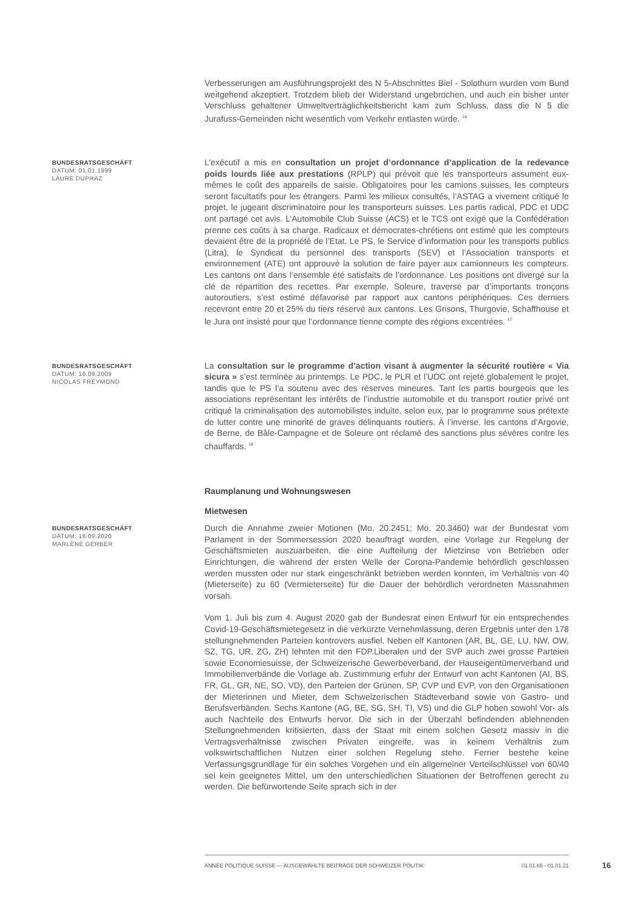Verbesserungen am Ausführungsprojekt des N 5-Abschnittes Biel - Solothurn wurden vom Bund weitgehend akzeptiert. Trotzdem blieb der Widerstand ungebrochen, und auch ein bisher unter Verschluss gehaltener Umweltverträglichkeitsbericht kam zum Schluss, dass die N 5 die Jurafuss-Gemeinden nicht wesentlich vom Verkehr entlasten würde. <sup>16</sup>
BUNDESRATSGESCHÄFT
DATUM: 01.01.1999
LAURE DUPRAZ
L’exécutif a mis en consultation un projet d’ordonnance d’application de la redevance poids lourds liée aux prestations (RPLP) qui prévoit que les transporteurs assument eux-mêmes le coût des appareils de saisie. Obligatoires pour les camions suisses, les compteurs seront facultatifs pour les étrangers. Parmi les milieux consultés, l’ASTAG a vivement critiqué le projet, le jugeant discriminatoire pour les transporteurs suisses. Les partis radical, PDC et UDC ont partagé cet avis. L’Automobile Club Suisse (ACS) et le TCS ont exigé que la Confédération prenne ces coûts à sa charge. Radicaux et démocrates-chrétiens ont estimé que les compteurs devaient être de la propriété de l’Etat. Le PS, le Service d’information pour les transports publics (Litra), le Syndicat du personnel des transports (SEV) et l’Association transports et environnement (ATE) ont approuvé la solution de faire payer aux camionneurs les compteurs. Les cantons ont dans l’ensemble été satisfaits de l’ordonnance. Les positions ont divergé sur la clé de répartition des recettes. Par exemple, Soleure, traversé par d’importants tronçons autoroutiers, s’est estimé défavorisé par rapport aux cantons périphériques. Ces derniers recevront entre 20 et 25% du tiers réservé aux cantons. Les Grisons, Thurgovie, Schaffhouse et le Jura ont insisté pour que l’ordonnance tienne compte des régions excentrées. <sup>17</sup>
BUNDESRATSGESCHÄFT
DATUM: 16.09.2009
NICOLAS FREYMOND
La consultation sur le programme d’action visant à augmenter la sécurité routière « Via sicura » s’est terminée au printemps. Le PDC, le PLR et l’UDC ont rejeté globalement le projet, tandis que le PS l’a soutenu avec des réserves mineures. Tant les partis bourgeois que les associations représentant les intérêts de l’industrie automobile et du transport routier privé ont critiqué la criminalisation des automobilistes induite, selon eux, par le programme sous prétexte de lutter contre une minorité de graves délinquants routiers. À l’inverse, les cantons d’Argovie, de Berne, de Bâle-Campagne et de Soleure ont réclamé des sanctions plus sévères contre les chauffards. <sup>18</sup>
Raumplanung und Wohnungswesen
Mietwesen
BUNDESRATSGESCHÄFT
DATUM: 18.09.2020
MARLÈNE GERBER
Durch die Annahme zweier Motionen (Mo. 20.2451; Mo. 20.3460) war der Bundesrat vom Parlament in der Sommersession 2020 beauftragt worden, eine Vorlage zur Regelung der Geschäftsmieten auszuarbeiten, die eine Aufteilung der Mietzinse von Betrieben oder Einrichtungen, die während der ersten Welle der Corona-Pandemie behördlich geschlossen werden mussten oder nur stark eingeschränkt betrieben werden konnten, im Verhältnis von 40 (Mieterseite) zu 60 (Vermieterseite) für die Dauer der behördlich verordneten Massnahmen vorsah.
Vom 1. Juli bis zum 4. August 2020 gab der Bundesrat einen Entwurf für ein entsprechendes Covid-19-Geschäftsmietegesetz in die verkürzte Vernehmlassung, deren Ergebnis unter den 178 stellungnehmenden Parteien kontrovers ausfiel. Neben elf Kantonen (AR, BL, GE, LU, NW, OW, SZ, TG, UR, ZG, ZH) lehnten mit den FDP.Liberalen und der SVP auch zwei grosse Parteien sowie Economiesuisse, der Schweizerische Gewerbeverband, der Hauseigentümerverband und Immobilienverbände die Vorlage ab. Zustimmung erfuhr der Entwurf von acht Kantonen (AI, BS, FR, GL, GR, NE, SO, VD), den Parteien der Grünen, SP, CVP und EVP, von den Organisationen der Mieterinnen und Mieter, dem Schweizerischen Städteverband sowie von Gastro- und Berufsverbänden. Sechs Kantone (AG, BE, SG, SH, TI, VS) und die GLP hoben sowohl Vor- als auch Nachteile des Entwurfs hervor. Die sich in der Überzahl befindenden ablehnenden Stellungnehmenden kritisierten, dass der Staat mit einem solchen Gesetz massiv in die Vertragsverhältnisse zwischen Privaten eingreife, was in keinem Verhältnis zum volkswirtschaftlichen Nutzen einer solchen Regelung stehe. Ferner bestehe keine Verfassungsgrundlage für ein solches Vorgehen und ein allgemeiner Verteilschlüssel von 60/40 sei kein geeignetes Mittel, um den unterschiedlichen Situationen der Betroffenen gerecht zu werden. Die befürwortende Seite sprach sich in der
ANNÉE POLITIQUE SUISSE — AUSGEWÄHLTE BEITRÄGE DER SCHWEIZER POLITIK 01.01.65 - 01.01.21
16